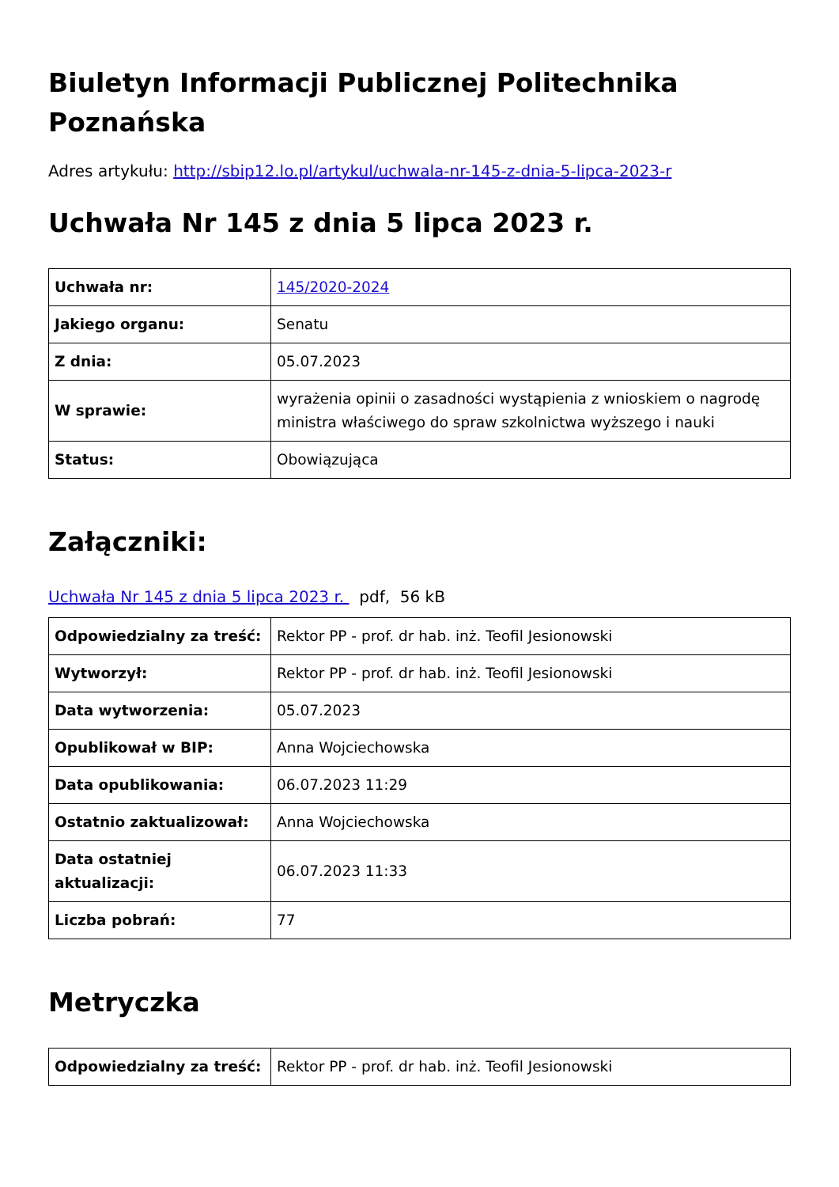Biuletyn Informacji Publicznej Politechnika Poznańska
Adres artykułu: http://sbip12.lo.pl/artykul/uchwala-nr-145-z-dnia-5-lipca-2023-r
Uchwała Nr 145 z dnia 5 lipca 2023 r.
| Uchwała nr: | 145/2020-2024 |
| Jakiego organu: | Senatu |
| Z dnia: | 05.07.2023 |
| W sprawie: | wyrażenia opinii o zasadności wystąpienia z wnioskiem o nagrodę ministra właściwego do spraw szkolnictwa wyższego i nauki |
| Status: | Obowiązująca |
Załączniki:
Uchwała Nr 145 z dnia 5 lipca 2023 r. pdf, 56 kB
| Odpowiedzialny za treść: | Rektor PP - prof. dr hab. inż. Teofil Jesionowski |
| Wytworzył: | Rektor PP - prof. dr hab. inż. Teofil Jesionowski |
| Data wytworzenia: | 05.07.2023 |
| Opublikował w BIP: | Anna Wojciechowska |
| Data opublikowania: | 06.07.2023 11:29 |
| Ostatnio zaktualizował: | Anna Wojciechowska |
| Data ostatniej aktualizacji: | 06.07.2023 11:33 |
| Liczba pobrań: | 77 |
Metryczka
| Odpowiedzialny za treść: | Rektor PP - prof. dr hab. inż. Teofil Jesionowski |